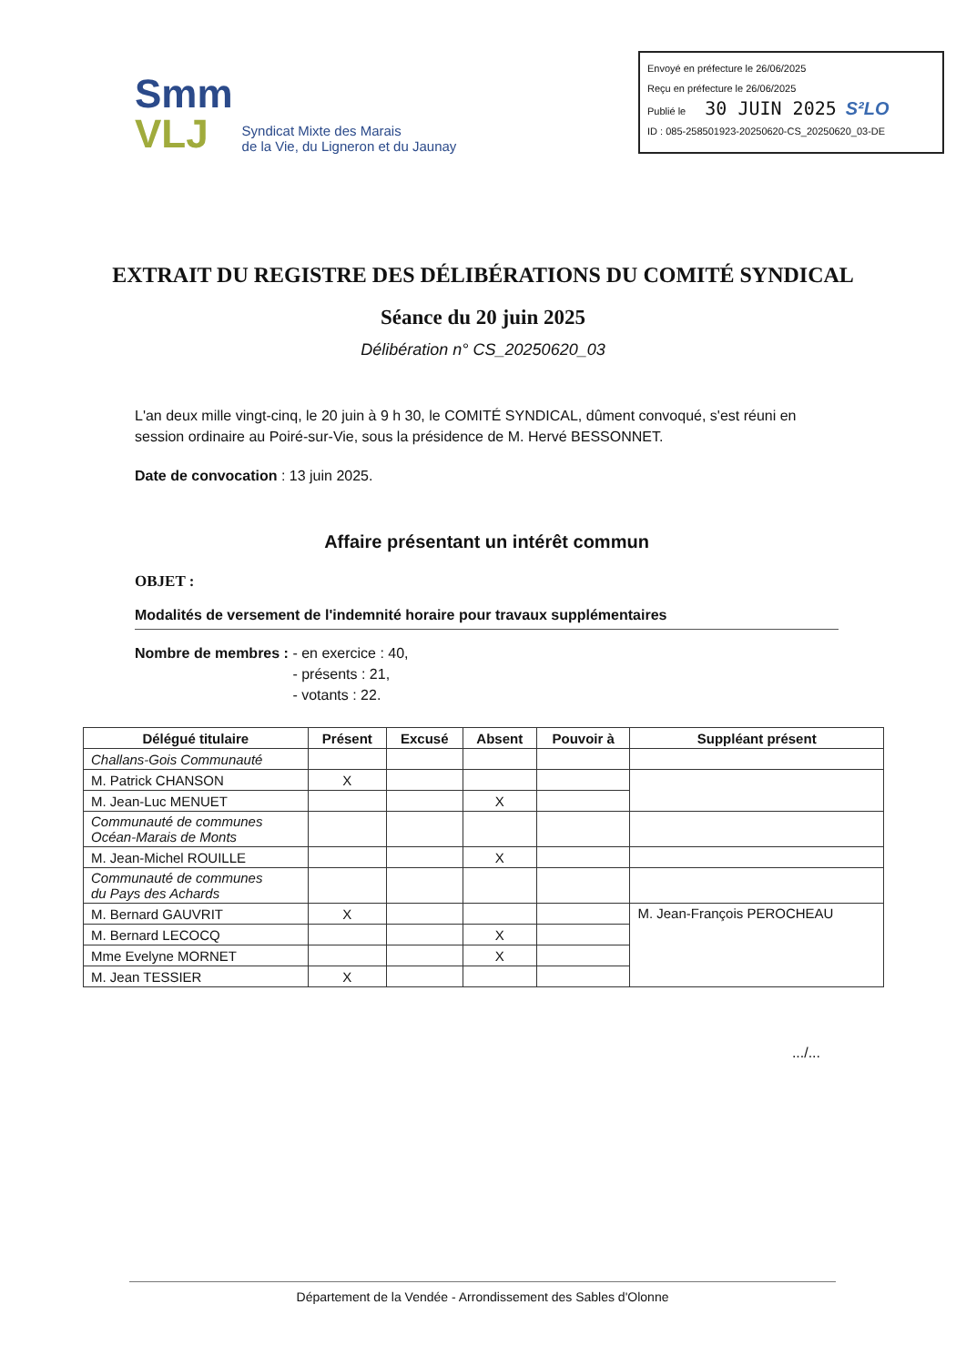Smm
VLJ
Syndicat Mixte des Marais
de la Vie, du Ligneron et du Jaunay
Envoyé en préfecture le 26/06/2025
Reçu en préfecture le 26/06/2025
Publié le 30 JUIN 2025 S²LO
ID : 085-258501923-20250620-CS_20250620_03-DE
EXTRAIT DU REGISTRE DES DÉLIBÉRATIONS DU COMITÉ SYNDICAL
Séance du 20 juin 2025
Délibération n° CS_20250620_03
L'an deux mille vingt-cinq, le 20 juin à 9 h 30, le COMITÉ SYNDICAL, dûment convoqué, s'est réuni en session ordinaire au Poiré-sur-Vie, sous la présidence de M. Hervé BESSONNET.
Date de convocation : 13 juin 2025.
Affaire présentant un intérêt commun
OBJET :
Modalités de versement de l'indemnité horaire pour travaux supplémentaires
Nombre de membres : - en exercice : 40,
- présents : 21,
- votants : 22.
| Délégué titulaire | Présent | Excusé | Absent | Pouvoir à | Suppléant présent |
| --- | --- | --- | --- | --- | --- |
| Challans-Gois Communauté | | | | | |
| M. Patrick CHANSON | X | | | | |
| M. Jean-Luc MENUET | | | X | | |
| Communauté de communes Océan-Marais de Monts | | | | | |
| M. Jean-Michel ROUILLE | | | X | | |
| Communauté de communes du Pays des Achards | | | | | |
| M. Bernard GAUVRIT | X | | | | M. Jean-François PEROCHEAU |
| M. Bernard LECOCQ | | | X | | |
| Mme Evelyne MORNET | | | X | | |
| M. Jean TESSIER | X | | | | |
.../...
Département de la Vendée - Arrondissement des Sables d'Olonne